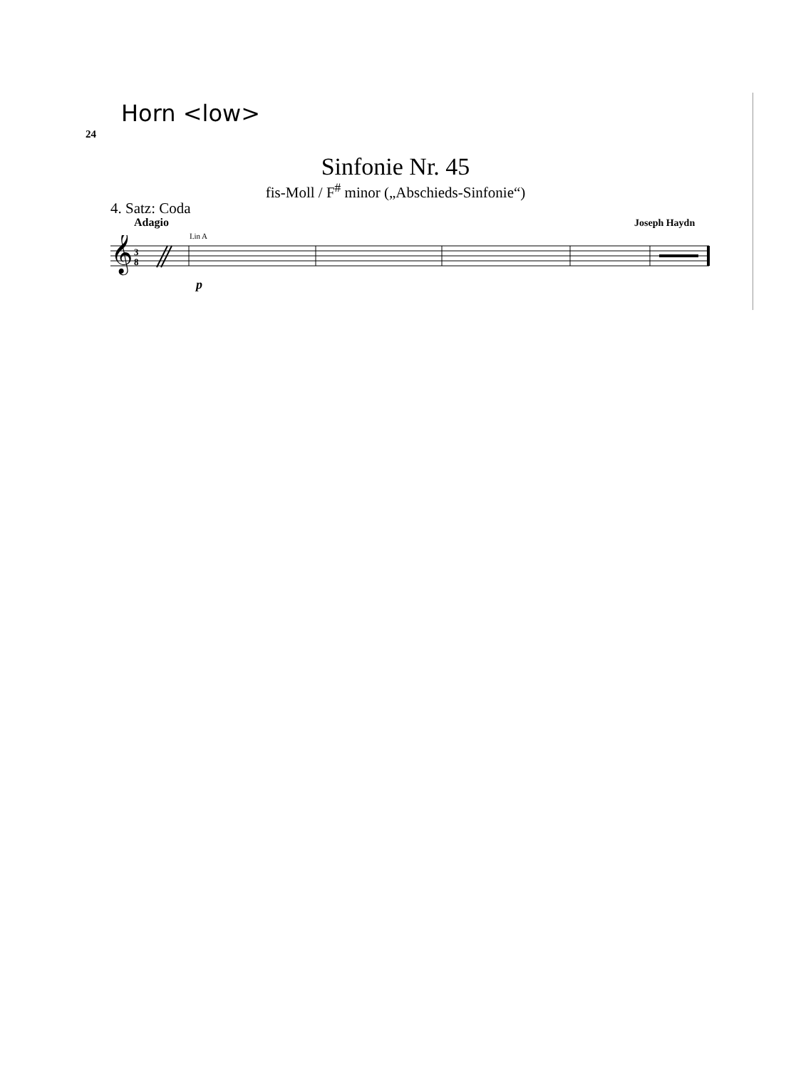Horn <low>
24
Sinfonie Nr. 45
fis-Moll / F<sup>#</sup> minor („Abschieds-Sinfonie“)
4. Satz: Coda
Adagio Joseph Haydn
I.in A
𝄞
3
8
p